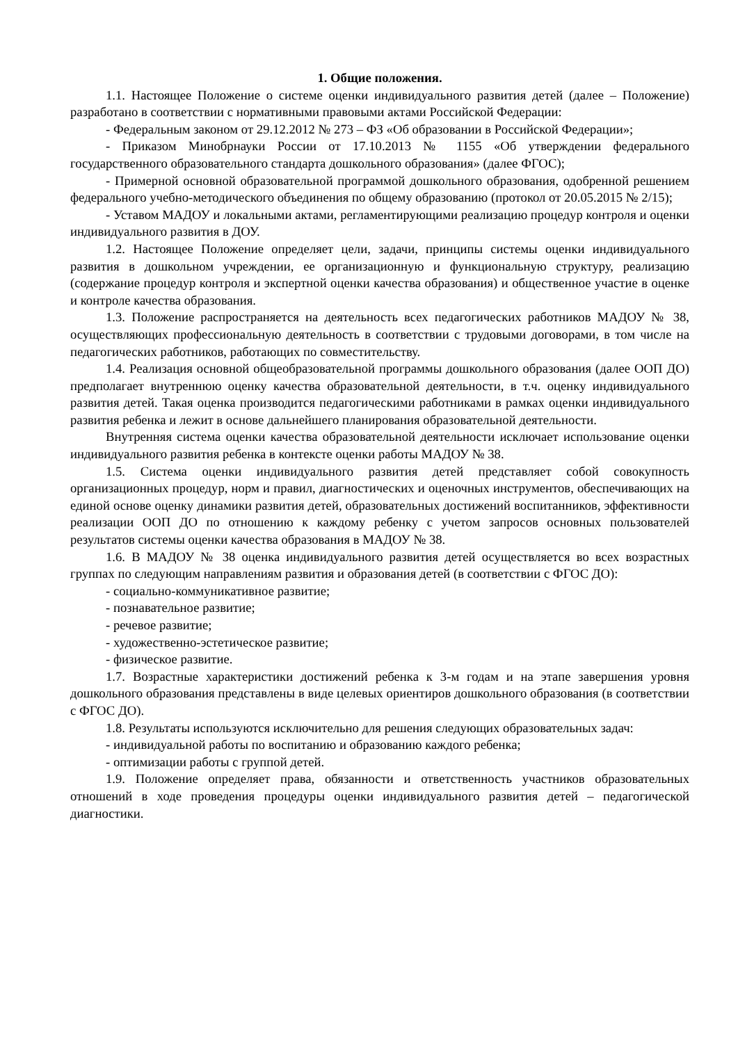1. Общие положения.
1.1. Настоящее Положение о системе оценки индивидуального развития детей (далее – Положение) разработано в соответствии с нормативными правовыми актами Российской Федерации:
- Федеральным законом от 29.12.2012 № 273 – ФЗ «Об образовании в Российской Федерации»;
- Приказом Минобрнауки России от 17.10.2013 № 1155 «Об утверждении федерального государственного образовательного стандарта дошкольного образования» (далее ФГОС);
- Примерной основной образовательной программой дошкольного образования, одобренной решением федерального учебно-методического объединения по общему образованию (протокол от 20.05.2015 № 2/15);
- Уставом МАДОУ и локальными актами, регламентирующими реализацию процедур контроля и оценки индивидуального развития в ДОУ.
1.2. Настоящее Положение определяет цели, задачи, принципы системы оценки индивидуального развития в дошкольном учреждении, ее организационную и функциональную структуру, реализацию (содержание процедур контроля и экспертной оценки качества образования) и общественное участие в оценке и контроле качества образования.
1.3. Положение распространяется на деятельность всех педагогических работников МАДОУ № 38, осуществляющих профессиональную деятельность в соответствии с трудовыми договорами, в том числе на педагогических работников, работающих по совместительству.
1.4. Реализация основной общеобразовательной программы дошкольного образования (далее ООП ДО) предполагает внутреннюю оценку качества образовательной деятельности, в т.ч. оценку индивидуального развития детей. Такая оценка производится педагогическими работниками в рамках оценки индивидуального развития ребенка и лежит в основе дальнейшего планирования образовательной деятельности.
Внутренняя система оценки качества образовательной деятельности исключает использование оценки индивидуального развития ребенка в контексте оценки работы МАДОУ № 38.
1.5. Система оценки индивидуального развития детей представляет собой совокупность организационных процедур, норм и правил, диагностических и оценочных инструментов, обеспечивающих на единой основе оценку динамики развития детей, образовательных достижений воспитанников, эффективности реализации ООП ДО по отношению к каждому ребенку с учетом запросов основных пользователей результатов системы оценки качества образования в МАДОУ № 38.
1.6. В МАДОУ № 38 оценка индивидуального развития детей осуществляется во всех возрастных группах по следующим направлениям развития и образования детей (в соответствии с ФГОС ДО):
- социально-коммуникативное развитие;
- познавательное развитие;
- речевое развитие;
- художественно-эстетическое развитие;
- физическое развитие.
1.7. Возрастные характеристики достижений ребенка к 3-м годам и на этапе завершения уровня дошкольного образования представлены в виде целевых ориентиров дошкольного образования (в соответствии с ФГОС ДО).
1.8. Результаты используются исключительно для решения следующих образовательных задач:
- индивидуальной работы по воспитанию и образованию каждого ребенка;
- оптимизации работы с группой детей.
1.9. Положение определяет права, обязанности и ответственность участников образовательных отношений в ходе проведения процедуры оценки индивидуального развития детей – педагогической диагностики.